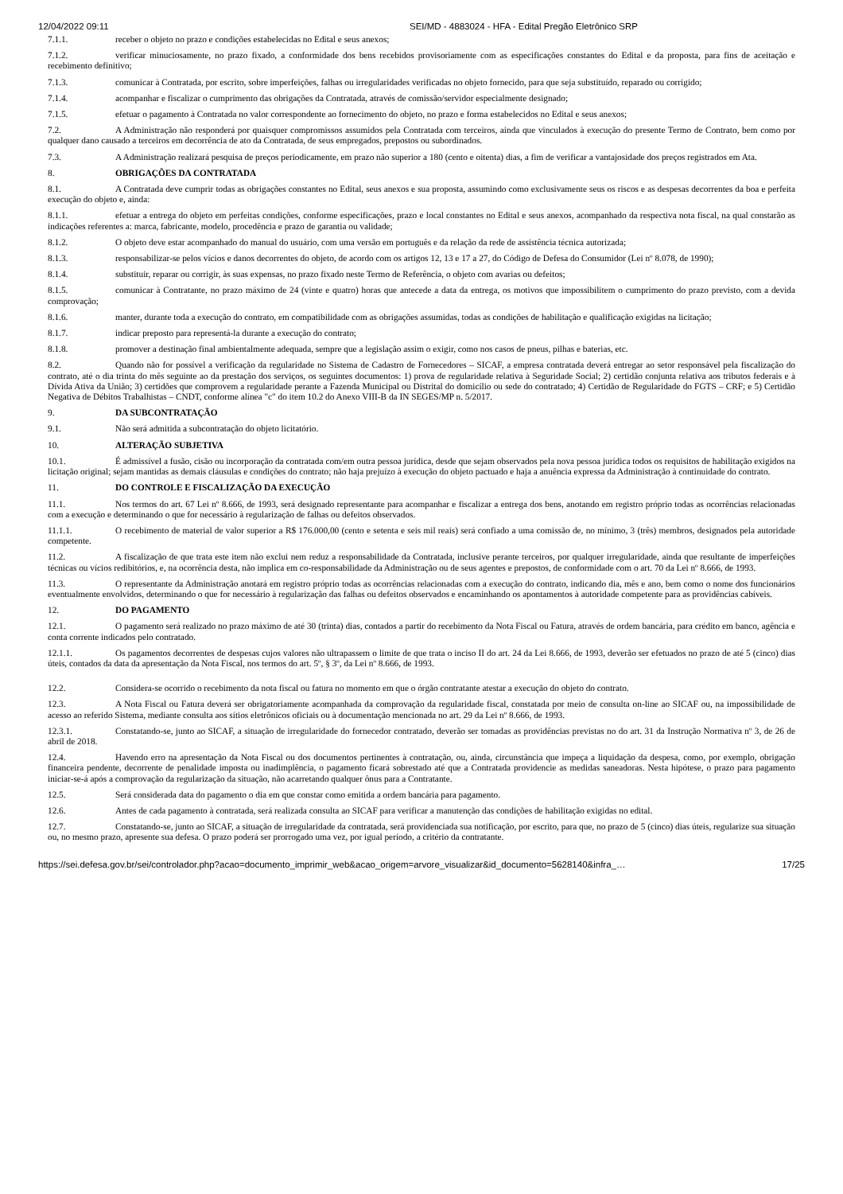12/04/2022 09:11 SEI/MD - 4883024 - HFA - Edital Pregão Eletrônico SRP
7.1.1. receber o objeto no prazo e condições estabelecidas no Edital e seus anexos;
7.1.2. verificar minuciosamente, no prazo fixado, a conformidade dos bens recebidos provisoriamente com as especificações constantes do Edital e da proposta, para fins de aceitação e recebimento definitivo;
7.1.3. comunicar à Contratada, por escrito, sobre imperfeições, falhas ou irregularidades verificadas no objeto fornecido, para que seja substituído, reparado ou corrigido;
7.1.4. acompanhar e fiscalizar o cumprimento das obrigações da Contratada, através de comissão/servidor especialmente designado;
7.1.5. efetuar o pagamento à Contratada no valor correspondente ao fornecimento do objeto, no prazo e forma estabelecidos no Edital e seus anexos;
7.2. A Administração não responderá por quaisquer compromissos assumidos pela Contratada com terceiros, ainda que vinculados à execução do presente Termo de Contrato, bem como por qualquer dano causado a terceiros em decorrência de ato da Contratada, de seus empregados, prepostos ou subordinados.
7.3. A Administração realizará pesquisa de preços periodicamente, em prazo não superior a 180 (cento e oitenta) dias, a fim de verificar a vantajosidade dos preços registrados em Ata.
8. OBRIGAÇÕES DA CONTRATADA
8.1. A Contratada deve cumprir todas as obrigações constantes no Edital, seus anexos e sua proposta, assumindo como exclusivamente seus os riscos e as despesas decorrentes da boa e perfeita execução do objeto e, ainda:
8.1.1. efetuar a entrega do objeto em perfeitas condições, conforme especificações, prazo e local constantes no Edital e seus anexos, acompanhado da respectiva nota fiscal, na qual constarão as indicações referentes a: marca, fabricante, modelo, procedência e prazo de garantia ou validade;
8.1.2. O objeto deve estar acompanhado do manual do usuário, com uma versão em português e da relação da rede de assistência técnica autorizada;
8.1.3. responsabilizar-se pelos vícios e danos decorrentes do objeto, de acordo com os artigos 12, 13 e 17 a 27, do Código de Defesa do Consumidor (Lei nº 8.078, de 1990);
8.1.4. substituir, reparar ou corrigir, às suas expensas, no prazo fixado neste Termo de Referência, o objeto com avarias ou defeitos;
8.1.5. comunicar à Contratante, no prazo máximo de 24 (vinte e quatro) horas que antecede a data da entrega, os motivos que impossibilitem o cumprimento do prazo previsto, com a devida comprovação;
8.1.6. manter, durante toda a execução do contrato, em compatibilidade com as obrigações assumidas, todas as condições de habilitação e qualificação exigidas na licitação;
8.1.7. indicar preposto para representá-la durante a execução do contrato;
8.1.8. promover a destinação final ambientalmente adequada, sempre que a legislação assim o exigir, como nos casos de pneus, pilhas e baterias, etc.
8.2. Quando não for possível a verificação da regularidade no Sistema de Cadastro de Fornecedores – SICAF, a empresa contratada deverá entregar ao setor responsável pela fiscalização do contrato, até o dia trinta do mês seguinte ao da prestação dos serviços, os seguintes documentos: 1) prova de regularidade relativa à Seguridade Social; 2) certidão conjunta relativa aos tributos federais e à Dívida Ativa da União; 3) certidões que comprovem a regularidade perante a Fazenda Municipal ou Distrital do domicílio ou sede do contratado; 4) Certidão de Regularidade do FGTS – CRF; e 5) Certidão Negativa de Débitos Trabalhistas – CNDT, conforme alínea "c" do item 10.2 do Anexo VIII-B da IN SEGES/MP n. 5/2017.
9. DA SUBCONTRATAÇÃO
9.1. Não será admitida a subcontratação do objeto licitatório.
10. ALTERAÇÃO SUBJETIVA
10.1. É admissível a fusão, cisão ou incorporação da contratada com/em outra pessoa jurídica, desde que sejam observados pela nova pessoa jurídica todos os requisitos de habilitação exigidos na licitação original; sejam mantidas as demais cláusulas e condições do contrato; não haja prejuízo à execução do objeto pactuado e haja a anuência expressa da Administração à continuidade do contrato.
11. DO CONTROLE E FISCALIZAÇÃO DA EXECUÇÃO
11.1. Nos termos do art. 67 Lei nº 8.666, de 1993, será designado representante para acompanhar e fiscalizar a entrega dos bens, anotando em registro próprio todas as ocorrências relacionadas com a execução e determinando o que for necessário à regularização de falhas ou defeitos observados.
11.1.1. O recebimento de material de valor superior a R$ 176.000,00 (cento e setenta e seis mil reais) será confiado a uma comissão de, no mínimo, 3 (três) membros, designados pela autoridade competente.
11.2. A fiscalização de que trata este item não exclui nem reduz a responsabilidade da Contratada, inclusive perante terceiros, por qualquer irregularidade, ainda que resultante de imperfeições técnicas ou vícios redibitórios, e, na ocorrência desta, não implica em co-responsabilidade da Administração ou de seus agentes e prepostos, de conformidade com o art. 70 da Lei nº 8.666, de 1993.
11.3. O representante da Administração anotará em registro próprio todas as ocorrências relacionadas com a execução do contrato, indicando dia, mês e ano, bem como o nome dos funcionários eventualmente envolvidos, determinando o que for necessário à regularização das falhas ou defeitos observados e encaminhando os apontamentos à autoridade competente para as providências cabíveis.
12. DO PAGAMENTO
12.1. O pagamento será realizado no prazo máximo de até 30 (trinta) dias, contados a partir do recebimento da Nota Fiscal ou Fatura, através de ordem bancária, para crédito em banco, agência e conta corrente indicados pelo contratado.
12.1.1. Os pagamentos decorrentes de despesas cujos valores não ultrapassem o limite de que trata o inciso II do art. 24 da Lei 8.666, de 1993, deverão ser efetuados no prazo de até 5 (cinco) dias úteis, contados da data da apresentação da Nota Fiscal, nos termos do art. 5º, § 3º, da Lei nº 8.666, de 1993.
12.2. Considera-se ocorrido o recebimento da nota fiscal ou fatura no momento em que o órgão contratante atestar a execução do objeto do contrato.
12.3. A Nota Fiscal ou Fatura deverá ser obrigatoriamente acompanhada da comprovação da regularidade fiscal, constatada por meio de consulta on-line ao SICAF ou, na impossibilidade de acesso ao referido Sistema, mediante consulta aos sítios eletrônicos oficiais ou à documentação mencionada no art. 29 da Lei nº 8.666, de 1993.
12.3.1. Constatando-se, junto ao SICAF, a situação de irregularidade do fornecedor contratado, deverão ser tomadas as providências previstas no do art. 31 da Instrução Normativa nº 3, de 26 de abril de 2018.
12.4. Havendo erro na apresentação da Nota Fiscal ou dos documentos pertinentes à contratação, ou, ainda, circunstância que impeça a liquidação da despesa, como, por exemplo, obrigação financeira pendente, decorrente de penalidade imposta ou inadimplência, o pagamento ficará sobrestado até que a Contratada providencie as medidas saneadoras. Nesta hipótese, o prazo para pagamento iniciar-se-á após a comprovação da regularização da situação, não acarretando qualquer ônus para a Contratante.
12.5. Será considerada data do pagamento o dia em que constar como emitida a ordem bancária para pagamento.
12.6. Antes de cada pagamento à contratada, será realizada consulta ao SICAF para verificar a manutenção das condições de habilitação exigidas no edital.
12.7. Constatando-se, junto ao SICAF, a situação de irregularidade da contratada, será providenciada sua notificação, por escrito, para que, no prazo de 5 (cinco) dias úteis, regularize sua situação ou, no mesmo prazo, apresente sua defesa. O prazo poderá ser prorrogado uma vez, por igual período, a critério da contratante.
https://sei.defesa.gov.br/sei/controlador.php?acao=documento_imprimir_web&acao_origem=arvore_visualizar&id_documento=5628140&infra_… 17/25